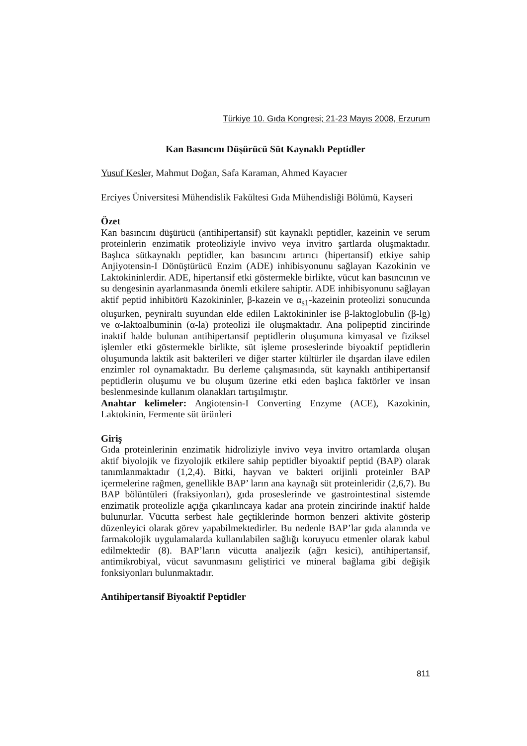Türkiye 10. Gıda Kongresi; 21-23 Mayıs 2008, Erzurum
Kan Basıncını Düşürücü Süt Kaynaklı Peptidler
Yusuf Kesler, Mahmut Doğan, Safa Karaman, Ahmed Kayacıer
Erciyes Üniversitesi Mühendislik Fakültesi Gıda Mühendisliği Bölümü, Kayseri
Özet
Kan basıncını düşürücü (antihipertansif) süt kaynaklı peptidler, kazeinin ve serum proteinlerin enzimatik proteoliziyle invivo veya invitro şartlarda oluşmaktadır. Başlıca sütkaynaklı peptidler, kan basıncını artırıcı (hipertansif) etkiye sahip Anjiyotensin-I Dönüştürücü Enzim (ADE) inhibisyonunu sağlayan Kazokinin ve Laktokininlerdir. ADE, hipertansif etki göstermekle birlikte, vücut kan basıncının ve su dengesinin ayarlanmasında önemli etkilere sahiptir. ADE inhibisyonunu sağlayan aktif peptid inhibitörü Kazokininler, β-kazein ve α<sub>s1</sub>-kazeinin proteolizi sonucunda oluşurken, peyniraltı suyundan elde edilen Laktokininler ise β-laktoglobulin (β-lg) ve α-laktoalbuminin (α-la) proteolizi ile oluşmaktadır. Ana polipeptid zincirinde inaktif halde bulunan antihipertansif peptidlerin oluşumuna kimyasal ve fiziksel işlemler etki göstermekle birlikte, süt işleme proseslerinde biyoaktif peptidlerin oluşumunda laktik asit bakterileri ve diğer starter kültürler ile dışardan ilave edilen enzimler rol oynamaktadır. Bu derleme çalışmasında, süt kaynaklı antihipertansif peptidlerin oluşumu ve bu oluşum üzerine etki eden başlıca faktörler ve insan beslenmesinde kullanım olanakları tartışılmıştır.
Anahtar kelimeler: Angiotensin-I Converting Enzyme (ACE), Kazokinin, Laktokinin, Fermente süt ürünleri
Giriş
Gıda proteinlerinin enzimatik hidroliziyle invivo veya invitro ortamlarda oluşan aktif biyolojik ve fizyolojik etkilere sahip peptidler biyoaktif peptid (BAP) olarak tanımlanmaktadır (1,2,4). Bitki, hayvan ve bakteri orijinli proteinler BAP içermelerine rağmen, genellikle BAP’ ların ana kaynağı süt proteinleridir (2,6,7). Bu BAP bölüntüleri (fraksiyonları), gıda proseslerinde ve gastrointestinal sistemde enzimatik proteolizle açığa çıkarılıncaya kadar ana protein zincirinde inaktif halde bulunurlar. Vücutta serbest hale geçtiklerinde hormon benzeri aktivite gösterip düzenleyici olarak görev yapabilmektedirler. Bu nedenle BAP’lar gıda alanında ve farmakolojik uygulamalarda kullanılabilen sağlığı koruyucu etmenler olarak kabul edilmektedir (8). BAP’ların vücutta analjezik (ağrı kesici), antihipertansif, antimikrobiyal, vücut savunmasını geliştirici ve mineral bağlama gibi değişik fonksiyonları bulunmaktadır.
Antihipertansif Biyoaktif Peptidler
811